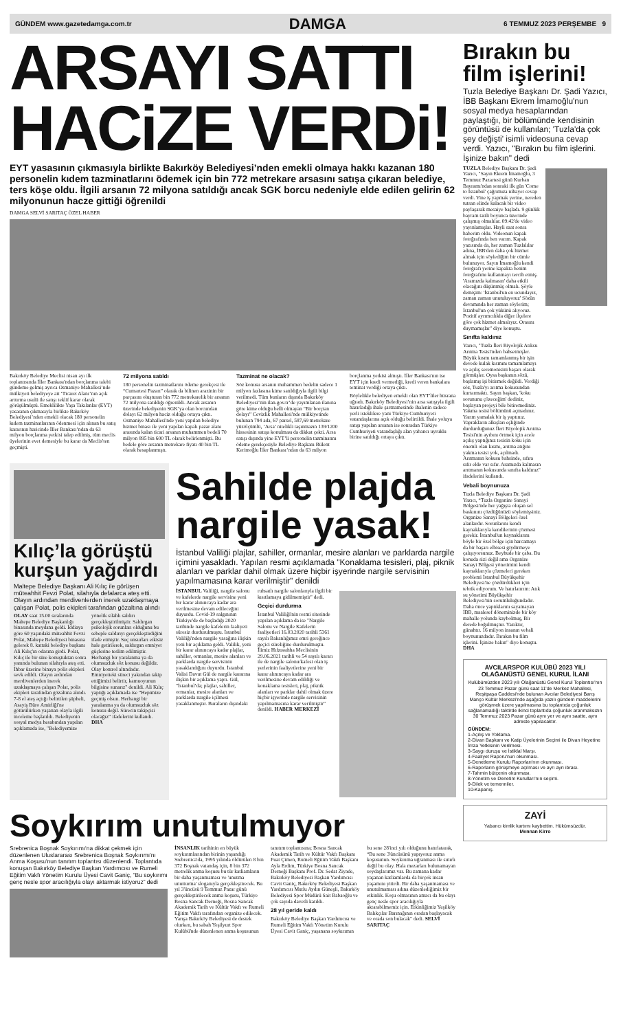GÜNDEM www.gazetedamga.com.tr DAMGA 6 TEMMUZ 2023 PERŞEMBE 9
ARSAYI SATTI HACiZE VERDi!
EYT yasasının çıkmasıyla birlikte Bakırköy Belediyesi’nden emekli olmaya hakkı kazanan 180 personelin kıdem tazminatlarını ödemek için bin 772 metrekare arsasını satışa çıkaran belediye, ters köşe oldu. İlgili arsanın 72 milyona satıldığı ancak SGK borcu nedeniyle elde edilen gelirin 62 milyonunun hacze gittiği öğrenildi
DAMGA SELVİ SARITAÇ ÖZEL HABER
Bakırköy Belediye Meclisi nisan ayı ilk toplantısında İller Bankası'ndan borçlanma talebi gündeme gelmiş ayrıca Osmaniye Mahallesi’nde mülkiyeti belediyeye ait ‘Ticaret Alanı’nın açık arttırma usulü ile satışı teklif karar olarak görüşülmüştü. Emeklilikte Yaşa Takılanlar (EYT) yasasının çıkmasıyla birlikte Bakırköy Belediyesi’nden emekli olacak 180 personelin kıdem tazminatlarının ödenmesi için alınan bu satış kararının haricinde İller Bankası’ndan da 63 milyon borçlanma yetkisi talep edilmiş, tüm meclis üyelerinin evet demesiyle bu karar da Meclis'ten geçmişti.
72 milyona satıldı
180 personelin tazminatlarını ödeme gerekçesi ile “Cumartesi Pazarı” olarak da bilinen arazinin bir parçasını oluşturan bin 772 metrekarelik bir arsanın 72 milyona satıldığı öğrenildi. Ancak arsanın üzerinde belediyenin SGK’ya olan borcundan dolayı 62 milyon haciz olduğu ortaya çıktı. Osmaniye Mahallesi'nde yeni yapılan belediye hizmet binası ile yeni yapılan kapalı pazar alanı arasında kalan ticari arsanın muhammen bedeli 70 milyon 895 bin 600 TL olarak belirlenmişti. Bu bedele göre arsanın metrekare fiyatı 40 bin TL olarak hesaplanmıştı.
Tazminat ne olacak?
Söz konusu arsanın muhammen bedelin sadece 1 milyon fazlasına kime satıldığıyla ilgili bilgi verilmedi. Tüm bunların dışında Bakırköy Belediyesi’nin ilan.gov.tr’de yayımlanan ilanına göre kime olduğu belli olmayan “Bir borçtan dolayı” Cevizlik Mahallesi'nde mülkiyetinde bulunan 794 ada, 67 parsel, 587,69 metrekare yüzölçümlü, ‘Arsa’ nitelikli taşınmazın 139/1200 hissesinin satışa konulması da dikkat çekti. Arsa satışı dışında yine EYT’li personelin tazminatını ödeme gerekçesiyle Belediye Başkanı Bülent Kerimoğlu İller Bankası’ndan da 63 milyon borçlanma yetkisi almıştı. İller Bankası'nın ise EYT için kredi vermediği, kredi veren bankalara teminat verdiği ortaya çıktı.
Böylelikle belediyen emekli olan EYT'liler hüsrana uğradı. Bakırköy Belediyesi’nin arsa satışıyla ilgili hazırladığı ihale şartnamesinde ihalenin sadece yerli isteklilere yani Türkiye Cumhuriyeti vatandaşlarına açık olduğu belirtildi. İhale yoluya satışı yapılan arsanın ise sonradan Türkiye Cumhuriyeti vatandaşlığı alan yabancı uyruklu birine satıldığı ortaya çıktı.
Kılıç’la görüştü kurşun yağdırdı
Maltepe Belediye Başkanı Ali Kılıç ile görüşen müteahhit Fevzi Polat, silahıyla defalarca ateş etti. Olayın ardından merdivenlerden inerek uzaklaşmaya çalışan Polat, polis ekipleri tarafından gözaltına alındı
OLAY saat 15.00 sıralarında Maltepe Belediye Başkanlığı binasında meydana geldi. İddiaya göre 60 yaşındaki müteahhit Fevzi Polat, Maltepe Belediyesi binasına gelerek 8. kattaki belediye başkanı Ali Kılıç'ın odasına girdi. Polat, Kılıç ile bir süre konuştuktan sonra yanında bulunan silahıyla ateş etti. İhbar üzerine binaya polis ekipleri sevk edildi. Olayın ardından merdivenlerden inerek uzaklaşmaya çalışan Polat, polis ekipleri tarafından gözaltına alındı. 7-8 el ateş açtığı belirtilen şüpheli, Asayiş Büro Amirliği'ne götürülürken yaşanan olayla ilgili inceleme başlatıldı. Belediyenin sosyal medya hesabından yapılan açıklamada ise, "Belediyemize yönelik silahlı saldırı gerçekleştirilmiştir. Saldırgan psikolojik sorunları olduğunu bu sebeple saldırıyı gerçekleştirdiğini ifade etmiştir. Suç unsurları etkisiz hale getirilerek, saldırgan emniyet güçlerine teslim edilmiştir. Herhangi bir yaralanma ya da olumsuzluk söz konusu değildir. Olay kontrol altındadır. Emniyetteki süreci yakından takip ettiğimizi belirtir, kamuoyunun bilgisine sunarız" denildi. Ali Kılıç yaptığı açıklamada ise “Hepimize geçmiş olsun. Herhangi bir yaralanma ya da olumsuzluk söz konusu değil. Sürecin takipçisi olacağız” ifadelerini kullandı. DHA
Sahilde plajda nargile yasak!
İstanbul Valiliği plajlar, sahiller, ormanlar, mesire alanları ve parklarda nargile içimini yasakladı. Yapılan resmi açıklamada "Konaklama tesisleri, plaj, piknik alanları ve parklar dahil olmak üzere hiçbir işyerinde nargile servisinin yapılmamasına karar verilmiştir" denildi
İSTANBUL Valiliği, nargile salonu ve kafelerde nargile servisine yeni bir karar alınıncaya kadar ara verilmesine devam edileceğini duyurdu. Covid-19 salgınının Türkiye'de de başladığı 2020 tarihinde nargile kafelerin faaliyeti süresiz durdurulmuştu. İstanbul Valiliği'nden nargile yasağına ilişkin yeni bir açıklama geldi. Valilik, yeni bir karar alınıncaya kadar plajlar, sahiller, ormanlar, mesire alanları ve parklarda nargile servisinin yasaklandığını duyurdu. İstanbul Valisi Davut Gül de nargile kararına ilişkin bir açıklama yaptı. Gül, "İstanbul’da; plajlar, sahiller, ormanlar, mesire alanları ve parklarda nargile içilmesi yasaklanmıştır. Buraların dışındaki ruhsatlı nargile salonlarıyla ilgili bir kısıtlamaya gidilmemiştir" dedi.
Geçici durdurma
İstanbul Valiliği'nin resmi sitesinde yapılan açıklama da ise "Nargile Salonu ve Nargile Kafelerin faaliyetleri 16.03.2020 tarihli 5361 sayılı Bakanlığımız emri gereğince geçici süreliğine durdurulmuştu. İlimiz Hıfzıssıhha Meclisinin 29.06.2021 tarihli ve 54 sayılı kararı ile de nargile salonu/kafesi olan iş yerlerinin faaliyetlerine yeni bir karar alınıncaya kadar ara verilmesine devam edildiği ve konaklama tesisleri, plaj, piknik alanları ve parklar dahil olmak üzere hiçbir işyerinde nargile servisinin yapılmamasına karar verilmiştir” denildi. HABER MERKEZİ
Soykırım unutulmuyor
Srebrenica Boşnak Soykırımı'na dikkat çekmek için düzenlenen Uluslararası Srebrenica Boşnak Soykırımı'nı Anma Koşusu'nun tanıtım toplantısı düzenlendi. Toplantıda konuşan Bakırköy Belediye Başkan Yardımcısı ve Rumeli Eğitim Vakfı Yönetim Kurulu Üyesi Cavit Ganiç, “Bu soykırımı genç nesle spor aracılığıyla olayı aktarmak istiyoruz” dedi
İNSANLIK tarihinin en büyük soykırımlarından birinin yaşandığı Srebrenica'da, 1995 yılında öldürülen 8 bin 372 Boşnak vatandaş için, 8 bin 372 metrelik anma koşusu bu tür katliamların bir daha yaşanmaması ve 'unutma unutturma' sloganıyla gerçekleştirecek. Bu yıl 3'üncüsü 9 Temmuz Pazar günü gerçekleştirilecek anma koşusu, Türkiye Bosna Sancak Derneği, Bosna Sancak Akademik Tarih ve Kültür Vakfı ve Rumeli Eğitim Vakfı tarafından organize edilecek. Yarışa Bakırköy Belediyesi de destek olurken, bu sabah Yeşilyurt Spor Kulübü'nde düzenlenen anma koşusunun tanıtım toplantısına; Bosna Sancak Akademik Tarih ve Kültür Vakfı Başkanı Fuat Çimen, Rumeli Eğitim Vakfı Başkanı Ayla Erdim, Türkiye Bosna Sancak Derneği Başkanı Prof. Dr. Sedat Ziyade, Bakırköy Belediyesi Başkan Yardımcısı Cavit Ganiç, Bakırköy Belediyesi Başkan Yardımcısı Mutlu Aydın Güneşli, Bakırköy Belediyesi Spor Müdürü Sait Babaoğlu ve çok sayıda davetli katıldı.
28 yıl geride kaldı
Bakırköy Belediye Başkan Yardımcısı ve Rumeli Eğitim Vakfı Yönetim Kurulu Üyesi Cavit Ganiç, yaşanana soykırımın bu sene 28'inci yılı olduğunu hatırlatarak, “Bu sene 3'üncüsünü yapıyoruz anma koşusunun. Soykırıma uğranması ile sınırlı değil bu olay. Hala mezarları bulunamayan soydaşlarımız var. Bu zamana kadar yaşanan katliamlarda da birçok insan yaşamını yitirdi. Bir daha yaşanmaması ve unutulmaması adına düzenlediğimiz bir etkinlik. Koşu olmasının amacı da bu olayı genç nesle spor aracılığıyla aktarabilmemiz için. Etkinliğimiz Yeşilköy Balıkçılar Barınağının oradan başlayacak ve orada son bulacak" dedi. SELVİ SARITAÇ
Bırakın bu film işlerini!
Tuzla Belediye Başkanı Dr. Şadi Yazıcı, İBB Başkanı Ekrem İmamoğlu'nun sosyal medya hesaplarından paylaştığı, bir bölümünde kendisinin görüntüsü de kullanılan; 'Tuzla'da çok şey değişti' isimli videosuna cevap verdi. Yazıcı, "Bırakın bu film işlerini. İşinize bakın" dedi
TUZLA Belediye Başkanı Dr. Şadi Yazıcı, "Sayın Ekrem İmamoğlu, 3 Temmuz Pazartesi günü Kurban Bayramı'ndan sonraki ilk gün 'Come to İstanbul' çağrımıza nihayet cevap verdi. Yine iş yapmak yerine, nereden tutsan elinde kalacak bir video paylaşarak mesaiye başladı. 9 günlük bayram tatili boyunca üzerinde çalışmış olmalılar. 09:42'de video yayınlamışlar. Hayli saat sonra haberim oldu. Videonun kapak fotoğrafında ben varım. Kapak yazısında da, her zaman Tuzlalılar adına, İBB'den daha çok hizmet almak için söylediğim bir cümle bulunuyor. Sayın İmamoğlu kendi fotoğrafı yerine kapakta benim fotoğrafımı kullanmayı tercih etmiş. 'Aramızda kalmasın' daha etkili olacağını düşünmüş olmalı. Şöyle demişim: 'İstanbul'un en ucundayız, zaman zaman unutuluyoruz' Sözün devamında her zaman söylerim; İstanbul'un çok yükünü alıyoruz. Pozitif ayrımcılıkla diğer ilçelere göre çok hizmet almalıyız. Orasını duymamışlar" diye konuştu.
Sınıfta kaldınız
Yazıcı, "Tuzla İleri Biyolojik Atıksu Arıtma Tesisi'nden bahsetmişler. Büyük kısmı tamamlanmış bir işin devede kulak kısmını tamamlamayı ve açılış seremonisini başarı olarak görmüşler. Oysa başkanın sözü, başlamış işi bitirmek değildi. Verdiği söz, Tuzla'yı arıtma kokusundan kurtarmaktı. Sayın başkan, 'koku sorununu çözeceğim' dediniz, başlayan projeyi bile bitiremediniz. Yakma tesisi bölümünü açmadınız. Yarım yamalak bir iş yaptınız. Yaprakların alkışları eşliğinde durdurduğunuz İleri Biyolojik Arıtma Tesisi'nin ayıbını örtmek için acele açılış yaptığınız tesisin koku için önemli olan kısmı, arıtma atığını yakma tesisi yok, açılmadı. Arıtmanın kokusu bahsinde, sıfıra sıfır elde var sıfır. Aramızda kalmasın arıtmanın kokusunda sınıfta kaldınız" ifadelerini kullandı.
Vebali boynunuza
Tuzla Belediye Başkanı Dr. Şadi Yazıcı, “Tuzla Organize Sanayi Bölgesi'nde her yağışta oluşan sel baskınını çözdüğünüzü söylemişsiniz. Organize Sanayi Bölgeleri özel alanlardır. Sorunlarını kendi kaynaklarıyla kendilerinin çözmesi gerekir. İstanbul'un kaynaklarını böyle bir özel bölge için harcamayı da bir başarı elbisesi giydirmeye çalışıyorsunuz. Beyhude bir çaba. Bu konuda sizi değil ama Organize Sanayi Bölgesi yönetimini kendi kaynaklarıyla çözmeleri gereken problemi İstanbul Büyükşehir Belediyesi'ne çözdürdükleri için tebrik ediyorum. Ve hatırlatırım: Atık su yönetimi Büyükşehir Belediyesi'nin sorumluluğundadır. Daha önce yaptıklarını sayamayan İBB, maalesef döneminizde bir köy mahalle yolunda kaybolmuş, Bir derede boğulmuştur. Yazıktır, günahtır. 16 milyon insanın vebali boynunuzdadır. Bırakın bu film işlerini. İşinize bakın" diye konuştu. DHA
AVCILARSPOR KULÜBÜ 2023 YILI OLAĞANÜSTÜ GENEL KURUL İLANI
Kulübümüzden 2023 yılı Olağanüstü Genel Kurul Toplantısı'nın 23 Temmuz Pazar günü saat 11'de Merkez Mahallesi, Reşitpaşa Caddesi'nde bulunan Avcılar Belediyesi Barış Manço Kültür Merkezi'nde aşağıda yazılı gündem maddelerini görüşmek üzere yapılmasına bu toplantıda çoğunluk sağlanamadığı taktirde ikinci toplantıda çoğunluk aranmaksızın 30 Temmuz 2023 Pazar günü aynı yer ve aynı saatte, aynı adreste yapılacaktır.
GÜNDEM:
1-Açılış ve Yoklama.
2-Divan Başkanı ve Katip Üyelerinin Seçimi ile Divan Heyetine İmza Yetkisinin Verilmesi.
3-Saygı duruşu ve İstiklal Marşı.
4-Faaliyet Raporu'nun okunması.
5-Denetleme Kurulu Raporları'nın okunması.
6-Raporların görüşmeye açılması ve ayrı ayrı ibrası.
7-Tahmin bütçenin okunması.
8-Yönetim ve Denetim Kurulları'nın seçimi.
9-Dilek ve temenniler.
10-Kapanış.
ZAYİ
Yabancı kimlik kartımı kaybettim. Hükümsüzdür.
Mennan Kirro